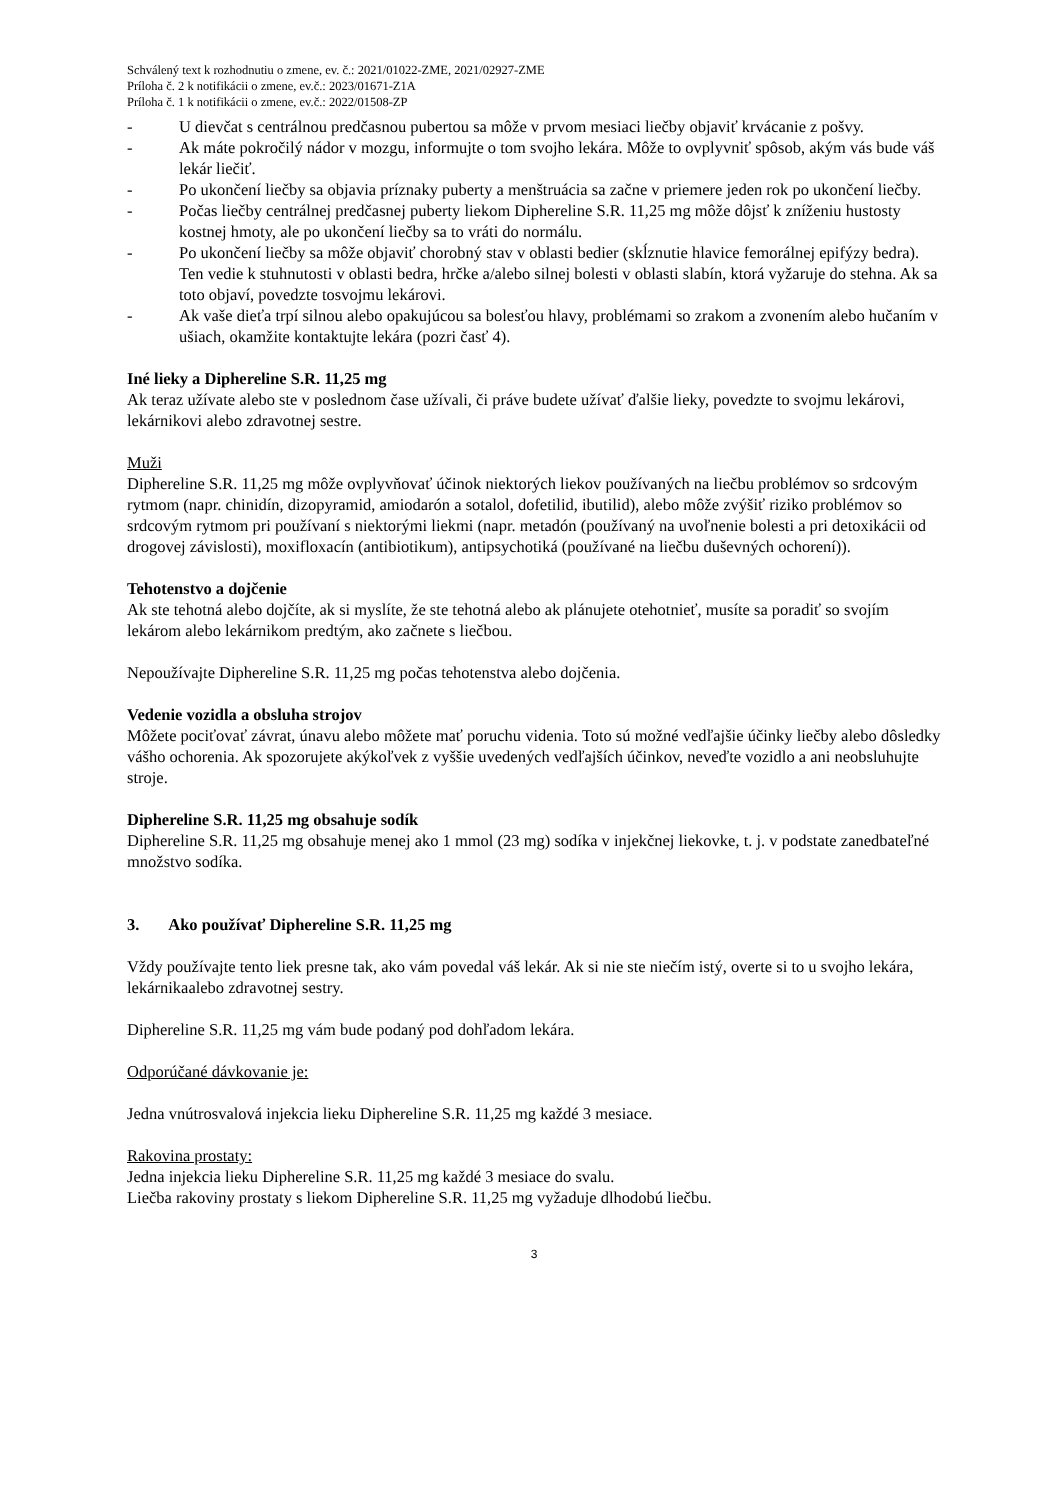Schválený text k rozhodnutiu o zmene, ev. č.: 2021/01022-ZME, 2021/02927-ZME
Príloha č. 2 k notifikácii o zmene, ev.č.: 2023/01671-Z1A
Príloha č. 1 k notifikácii o zmene, ev.č.: 2022/01508-ZP
- U dievčat s centrálnou predčasnou pubertou sa môže v prvom mesiaci liečby objaviť krvácanie z pošvy.
- Ak máte pokročilý nádor v mozgu, informujte o tom svojho lekára. Môže to ovplyvniť spôsob, akým vás bude váš lekár liečiť.
- Po ukončení liečby sa objavia príznaky puberty a menštruácia sa začne v priemere jeden rok po ukončení liečby.
- Počas liečby centrálnej predčasnej puberty liekom Diphereline S.R. 11,25 mg môže dôjsť k zníženiu hustosty kostnej hmoty, ale po ukončení liečby sa to vráti do normálu.
- Po ukončení liečby sa môže objaviť chorobný stav v oblasti bedier (skĺznutie hlavice femorálnej epifýzy bedra). Ten vedie k stuhnutosti v oblasti bedra, hrčke a/alebo silnej bolesti v oblasti slabín, ktorá vyžaruje do stehna. Ak sa toto objaví, povedzte tosvojmu lekárovi.
- Ak vaše dieťa trpí silnou alebo opakujúcou sa bolesťou hlavy, problémami so zrakom a zvonením alebo hučaním v ušiach, okamžite kontaktujte lekára (pozri časť 4).
Iné lieky a Diphereline S.R. 11,25 mg
Ak teraz užívate alebo ste v poslednom čase užívali, či práve budete užívať ďalšie lieky, povedzte to svojmu lekárovi, lekárnikovi alebo zdravotnej sestre.
Muži
Diphereline S.R. 11,25 mg môže ovplyvňovať účinok niektorých liekov používaných na liečbu problémov so srdcovým rytmom (napr. chinidín, dizopyramid, amiodarón a sotalol, dofetilid, ibutilid), alebo môže zvýšiť riziko problémov so srdcovým rytmom pri používaní s niektorými liekmi (napr. metadón (používaný na uvoľnenie bolesti a pri detoxikácii od drogovej závislosti), moxifloxacín (antibiotikum), antipsychotiká (používané na liečbu duševných ochorení)).
Tehotenstvo a dojčenie
Ak ste tehotná alebo dojčíte, ak si myslíte, že ste tehotná alebo ak plánujete otehotnieť, musíte sa poradiť so svojím lekárom alebo lekárnikom predtým, ako začnete s liečbou.
Nepoužívajte Diphereline S.R. 11,25 mg počas tehotenstva alebo dojčenia.
Vedenie vozidla a obsluha strojov
Môžete pociťovať závrat, únavu alebo môžete mať poruchu videnia. Toto sú možné vedľajšie účinky liečby alebo dôsledky vášho ochorenia. Ak spozorujete akýkoľvek z vyššie uvedených vedľajších účinkov, neveďte vozidlo a ani neobsluhujte stroje.
Diphereline S.R. 11,25 mg obsahuje sodík
Diphereline S.R. 11,25 mg obsahuje menej ako 1 mmol (23 mg) sodíka v injekčnej liekovke, t. j. v podstate zanedbateľné množstvo sodíka.
3. Ako používať Diphereline S.R. 11,25 mg
Vždy používajte tento liek presne tak, ako vám povedal váš lekár. Ak si nie ste niečím istý, overte si to u svojho lekára, lekárnikaalebo zdravotnej sestry.
Diphereline S.R. 11,25 mg vám bude podaný pod dohľadom lekára.
Odporúčané dávkovanie je:
Jedna vnútrosvalová injekcia lieku Diphereline S.R. 11,25 mg každé 3 mesiace.
Rakovina prostaty:
Jedna injekcia lieku Diphereline S.R. 11,25 mg každé 3 mesiace do svalu.
Liečba rakoviny prostaty s liekom Diphereline S.R. 11,25 mg vyžaduje dlhodobú liečbu.
3